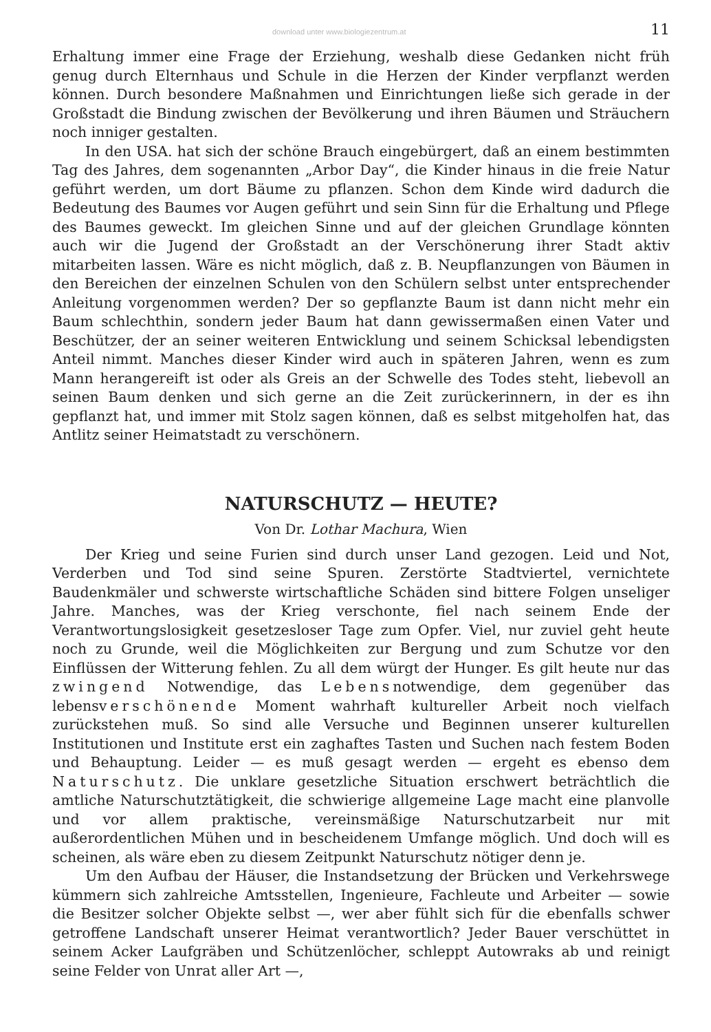download unter www.biologiezentrum.at 11
Erhaltung immer eine Frage der Erziehung, weshalb diese Gedanken nicht früh genug durch Elternhaus und Schule in die Herzen der Kinder verpflanzt werden können. Durch besondere Maßnahmen und Einrichtungen ließe sich gerade in der Großstadt die Bindung zwischen der Bevölkerung und ihren Bäumen und Sträuchern noch inniger gestalten.
In den USA. hat sich der schöne Brauch eingebürgert, daß an einem bestimmten Tag des Jahres, dem sogenannten „Arbor Day“, die Kinder hinaus in die freie Natur geführt werden, um dort Bäume zu pflanzen. Schon dem Kinde wird dadurch die Bedeutung des Baumes vor Augen geführt und sein Sinn für die Erhaltung und Pflege des Baumes geweckt. Im gleichen Sinne und auf der gleichen Grundlage könnten auch wir die Jugend der Großstadt an der Verschönerung ihrer Stadt aktiv mitarbeiten lassen. Wäre es nicht möglich, daß z. B. Neupflanzungen von Bäumen in den Bereichen der einzelnen Schulen von den Schülern selbst unter entsprechender Anleitung vorgenommen werden? Der so gepflanzte Baum ist dann nicht mehr ein Baum schlechthin, sondern jeder Baum hat dann gewissermaßen einen Vater und Beschützer, der an seiner weiteren Entwicklung und seinem Schicksal lebendigsten Anteil nimmt. Manches dieser Kinder wird auch in späteren Jahren, wenn es zum Mann herangereift ist oder als Greis an der Schwelle des Todes steht, liebevoll an seinen Baum denken und sich gerne an die Zeit zurückerinnern, in der es ihn gepflanzt hat, und immer mit Stolz sagen können, daß es selbst mitgeholfen hat, das Antlitz seiner Heimatstadt zu verschönern.
NATURSCHUTZ — HEUTE?
Von Dr. Lothar Machura, Wien
Der Krieg und seine Furien sind durch unser Land gezogen. Leid und Not, Verderben und Tod sind seine Spuren. Zerstörte Stadtviertel, vernichtete Baudenkmäler und schwerste wirtschaftliche Schäden sind bittere Folgen unseliger Jahre. Manches, was der Krieg verschonte, fiel nach seinem Ende der Verantwortungslosigkeit gesetzesloser Tage zum Opfer. Viel, nur zuviel geht heute noch zu Grunde, weil die Möglichkeiten zur Bergung und zum Schutze vor den Einflüssen der Witterung fehlen. Zu all dem würgt der Hunger. Es gilt heute nur das zwingend Notwendige, das Lebensnotwendige, dem gegenüber das lebensverschönende Moment wahrhaft kultureller Arbeit noch vielfach zurückstehen muß. So sind alle Versuche und Beginnen unserer kulturellen Institutionen und Institute erst ein zaghaftes Tasten und Suchen nach festem Boden und Behauptung. Leider — es muß gesagt werden — ergeht es ebenso dem Naturschutz. Die unklare gesetzliche Situation erschwert beträchtlich die amtliche Naturschutztätigkeit, die schwierige allgemeine Lage macht eine planvolle und vor allem praktische, vereinsmäßige Naturschutzarbeit nur mit außerordentlichen Mühen und in bescheidenem Umfange möglich. Und doch will es scheinen, als wäre eben zu diesem Zeitpunkt Naturschutz nötiger denn je.
Um den Aufbau der Häuser, die Instandsetzung der Brücken und Verkehrswege kümmern sich zahlreiche Amtsstellen, Ingenieure, Fachleute und Arbeiter — sowie die Besitzer solcher Objekte selbst —, wer aber fühlt sich für die ebenfalls schwer getroffene Landschaft unserer Heimat verantwortlich? Jeder Bauer verschüttet in seinem Acker Laufgräben und Schützenlöcher, schleppt Autowraks ab und reinigt seine Felder von Unrat aller Art —,